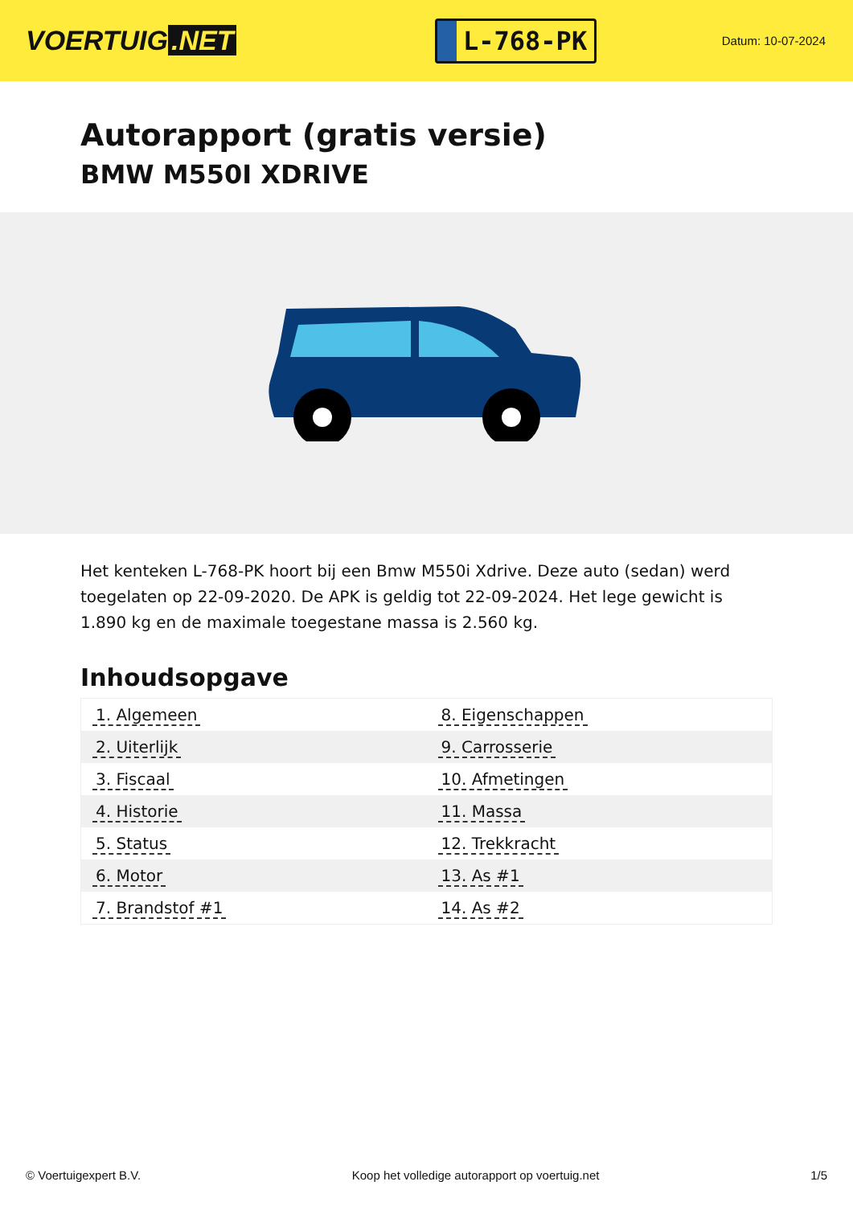VOERTUIG.NET
L-768-PK
Datum: 10-07-2024
Autorapport (gratis versie)
BMW M550I XDRIVE
Het kenteken L-768-PK hoort bij een Bmw M550i Xdrive. Deze auto (sedan) werd toegelaten op 22-09-2020. De APK is geldig tot 22-09-2024. Het lege gewicht is 1.890 kg en de maximale toegestane massa is 2.560 kg.
Inhoudsopgave
| 1. Algemeen | 8. Eigenschappen |
| 2. Uiterlijk | 9. Carrosserie |
| 3. Fiscaal | 10. Afmetingen |
| 4. Historie | 11. Massa |
| 5. Status | 12. Trekkracht |
| 6. Motor | 13. As #1 |
| 7. Brandstof #1 | 14. As #2 |
© Voertuigexpert B.V. Koop het volledige autorapport op voertuig.net 1/5